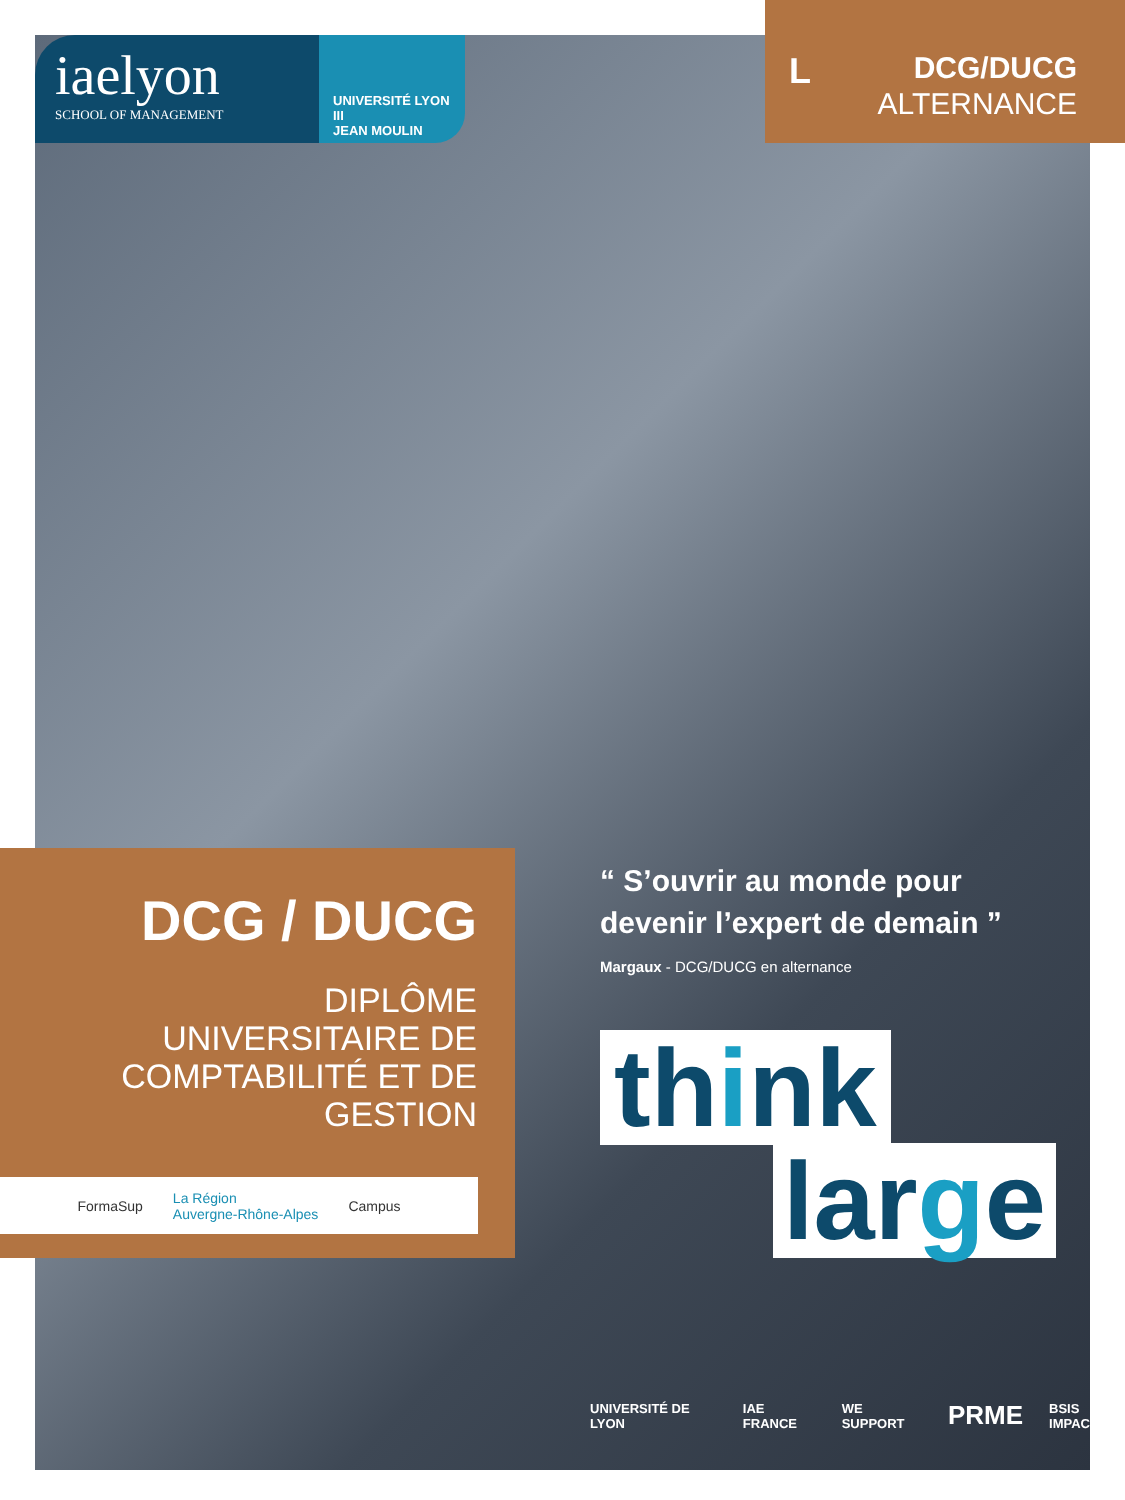iaelyon
SCHOOL OF MANAGEMENT
UNIVERSITÉ LYON III
JEAN MOULIN
L
DCG/DUCG
ALTERNANCE
DCG / DUCG
DIPLÔME
UNIVERSITAIRE DE
COMPTABILITÉ ET DE
GESTION
FormaSup La Région
Auvergne-Rhône-Alpes Campus
“ S’ouvrir au monde pour devenir l’expert de demain ”
Margaux - DCG/DUCG en alternance
think
large
UNIVERSITÉ DE LYON IAE FRANCE WE SUPPORT PRME BSIS IMPACT